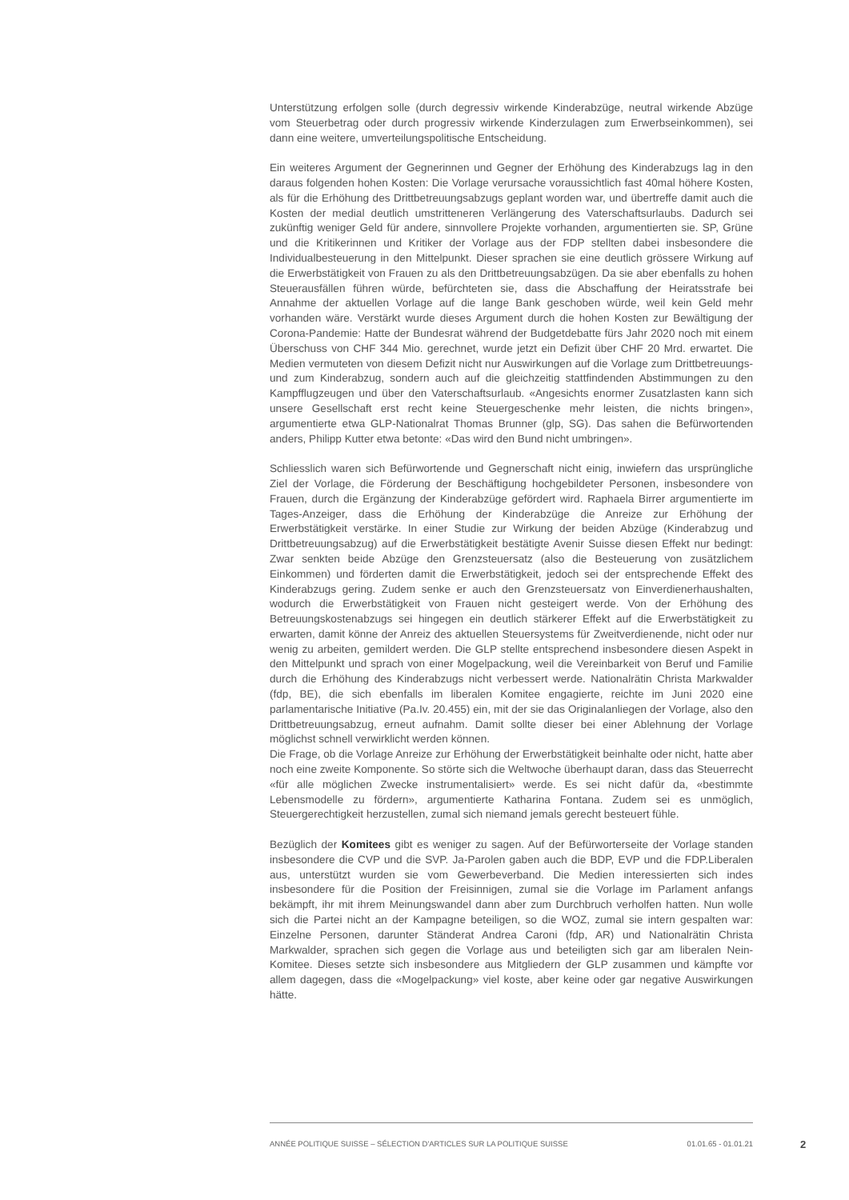Unterstützung erfolgen solle (durch degressiv wirkende Kinderabzüge, neutral wirkende Abzüge vom Steuerbetrag oder durch progressiv wirkende Kinderzulagen zum Erwerbseinkommen), sei dann eine weitere, umverteilungspolitische Entscheidung.
Ein weiteres Argument der Gegnerinnen und Gegner der Erhöhung des Kinderabzugs lag in den daraus folgenden hohen Kosten: Die Vorlage verursache voraussichtlich fast 40mal höhere Kosten, als für die Erhöhung des Drittbetreuungsabzugs geplant worden war, und übertreffe damit auch die Kosten der medial deutlich umstritteneren Verlängerung des Vaterschaftsurlaubs. Dadurch sei zukünftig weniger Geld für andere, sinnvollere Projekte vorhanden, argumentierten sie. SP, Grüne und die Kritikerinnen und Kritiker der Vorlage aus der FDP stellten dabei insbesondere die Individualbesteuerung in den Mittelpunkt. Dieser sprachen sie eine deutlich grössere Wirkung auf die Erwerbstätigkeit von Frauen zu als den Drittbetreuungsabzügen. Da sie aber ebenfalls zu hohen Steuerausfällen führen würde, befürchteten sie, dass die Abschaffung der Heiratsstrafe bei Annahme der aktuellen Vorlage auf die lange Bank geschoben würde, weil kein Geld mehr vorhanden wäre. Verstärkt wurde dieses Argument durch die hohen Kosten zur Bewältigung der Corona-Pandemie: Hatte der Bundesrat während der Budgetdebatte fürs Jahr 2020 noch mit einem Überschuss von CHF 344 Mio. gerechnet, wurde jetzt ein Defizit über CHF 20 Mrd. erwartet. Die Medien vermuteten von diesem Defizit nicht nur Auswirkungen auf die Vorlage zum Drittbetreuungs- und zum Kinderabzug, sondern auch auf die gleichzeitig stattfindenden Abstimmungen zu den Kampfflugzeugen und über den Vaterschaftsurlaub. «Angesichts enormer Zusatzlasten kann sich unsere Gesellschaft erst recht keine Steuergeschenke mehr leisten, die nichts bringen», argumentierte etwa GLP-Nationalrat Thomas Brunner (glp, SG). Das sahen die Befürwortenden anders, Philipp Kutter etwa betonte: «Das wird den Bund nicht umbringen».
Schliesslich waren sich Befürwortende und Gegnerschaft nicht einig, inwiefern das ursprüngliche Ziel der Vorlage, die Förderung der Beschäftigung hochgebildeter Personen, insbesondere von Frauen, durch die Ergänzung der Kinderabzüge gefördert wird. Raphaela Birrer argumentierte im Tages-Anzeiger, dass die Erhöhung der Kinderabzüge die Anreize zur Erhöhung der Erwerbstätigkeit verstärke. In einer Studie zur Wirkung der beiden Abzüge (Kinderabzug und Drittbetreuungsabzug) auf die Erwerbstätigkeit bestätigte Avenir Suisse diesen Effekt nur bedingt: Zwar senkten beide Abzüge den Grenzsteuersatz (also die Besteuerung von zusätzlichem Einkommen) und förderten damit die Erwerbstätigkeit, jedoch sei der entsprechende Effekt des Kinderabzugs gering. Zudem senke er auch den Grenzsteuersatz von Einverdienerhaushalten, wodurch die Erwerbstätigkeit von Frauen nicht gesteigert werde. Von der Erhöhung des Betreuungskostenabzugs sei hingegen ein deutlich stärkerer Effekt auf die Erwerbstätigkeit zu erwarten, damit könne der Anreiz des aktuellen Steuersystems für Zweitverdienende, nicht oder nur wenig zu arbeiten, gemildert werden. Die GLP stellte entsprechend insbesondere diesen Aspekt in den Mittelpunkt und sprach von einer Mogelpackung, weil die Vereinbarkeit von Beruf und Familie durch die Erhöhung des Kinderabzugs nicht verbessert werde. Nationalrätin Christa Markwalder (fdp, BE), die sich ebenfalls im liberalen Komitee engagierte, reichte im Juni 2020 eine parlamentarische Initiative (Pa.Iv. 20.455) ein, mit der sie das Originalanliegen der Vorlage, also den Drittbetreuungsabzug, erneut aufnahm. Damit sollte dieser bei einer Ablehnung der Vorlage möglichst schnell verwirklicht werden können.
Die Frage, ob die Vorlage Anreize zur Erhöhung der Erwerbstätigkeit beinhalte oder nicht, hatte aber noch eine zweite Komponente. So störte sich die Weltwoche überhaupt daran, dass das Steuerrecht «für alle möglichen Zwecke instrumentalisiert» werde. Es sei nicht dafür da, «bestimmte Lebensmodelle zu fördern», argumentierte Katharina Fontana. Zudem sei es unmöglich, Steuergerechtigkeit herzustellen, zumal sich niemand jemals gerecht besteuert fühle.
Bezüglich der Komitees gibt es weniger zu sagen. Auf der Befürworterseite der Vorlage standen insbesondere die CVP und die SVP. Ja-Parolen gaben auch die BDP, EVP und die FDP.Liberalen aus, unterstützt wurden sie vom Gewerbeverband. Die Medien interessierten sich indes insbesondere für die Position der Freisinnigen, zumal sie die Vorlage im Parlament anfangs bekämpft, ihr mit ihrem Meinungswandel dann aber zum Durchbruch verholfen hatten. Nun wolle sich die Partei nicht an der Kampagne beteiligen, so die WOZ, zumal sie intern gespalten war: Einzelne Personen, darunter Ständerat Andrea Caroni (fdp, AR) und Nationalrätin Christa Markwalder, sprachen sich gegen die Vorlage aus und beteiligten sich gar am liberalen Nein-Komitee. Dieses setzte sich insbesondere aus Mitgliedern der GLP zusammen und kämpfte vor allem dagegen, dass die «Mogelpackung» viel koste, aber keine oder gar negative Auswirkungen hätte.
ANNÉE POLITIQUE SUISSE – SÉLECTION D'ARTICLES SUR LA POLITIQUE SUISSE 01.01.65 - 01.01.21
2